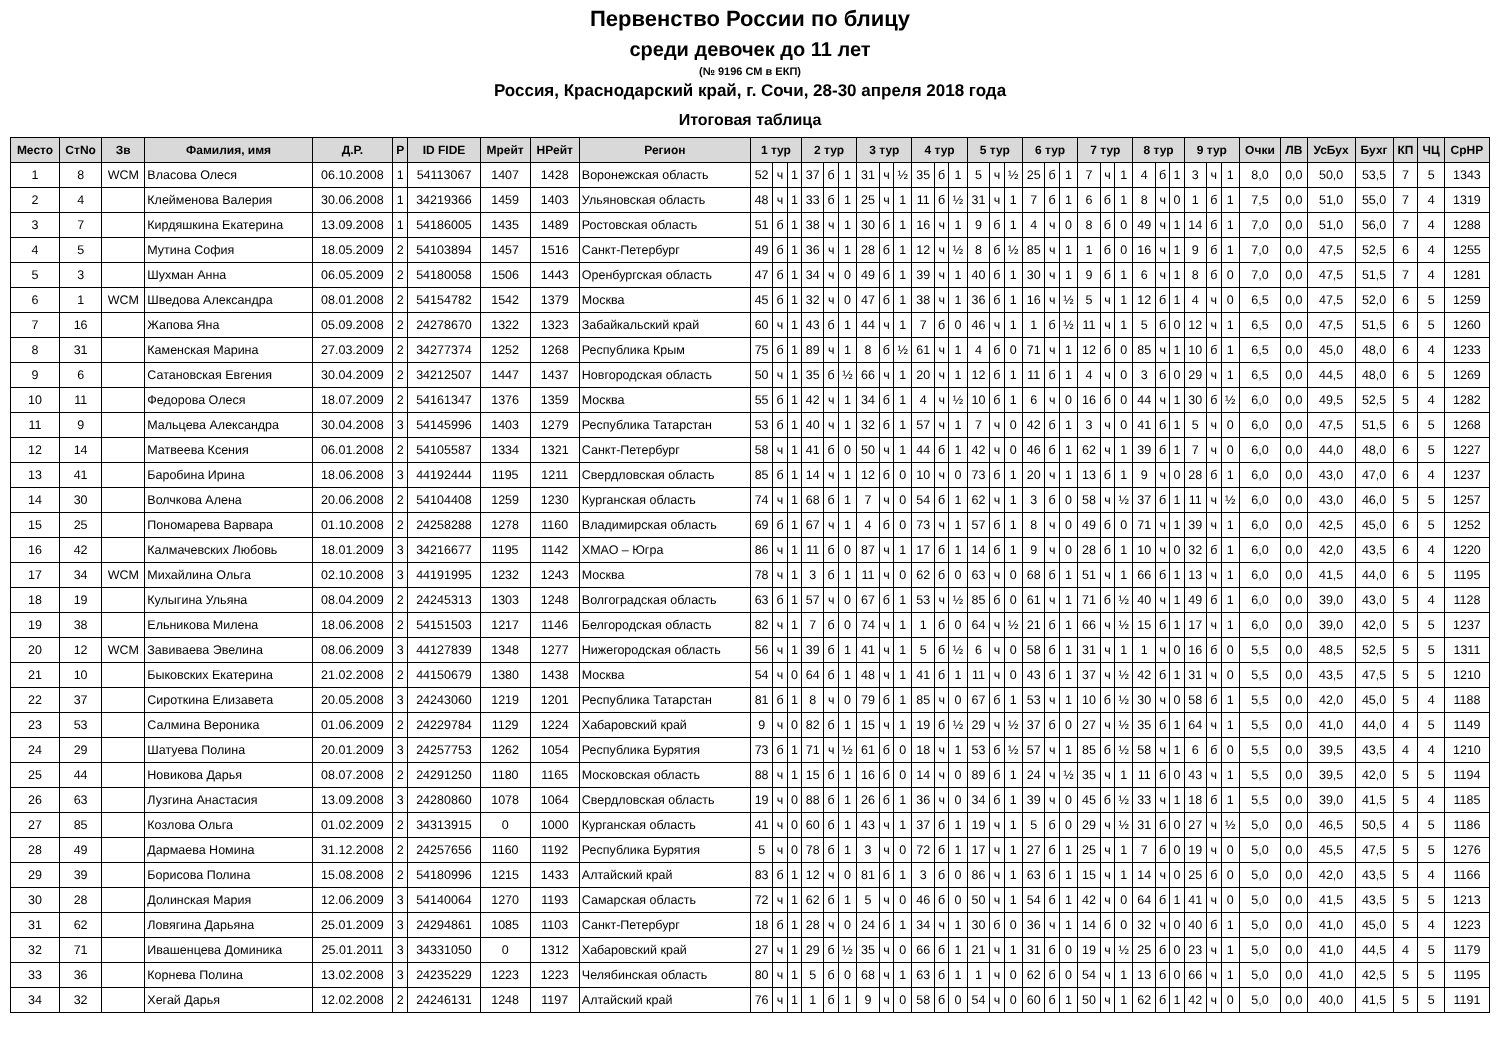Первенство России по блицу
среди девочек до 11 лет
(№ 9196 СМ в ЕКП)
Россия, Краснодарский край, г. Сочи, 28-30 апреля 2018 года
Итоговая таблица
| Место | СтNo | Зв | Фамилия, имя | Д.Р. | Р | ID FIDE | Мрейт | НРейт | Регион | 1 тур | | | 2 тур | | | 3 тур | | | 4 тур | | | 5 тур | | | 6 тур | | | 7 тур | | | 8 тур | | | 9 тур | | | Очки | ЛВ | УсБух | Бухг | КП | ЧЦ | СрНР |
| --- | --- | --- | --- | --- | --- | --- | --- | --- | --- | --- | --- | --- | --- | --- | --- | --- | --- | --- | --- | --- | --- | --- | --- | --- | --- | --- | --- | --- | --- | --- | --- | --- | --- | --- | --- | --- | --- | --- | --- | --- | --- | --- | --- |
| 1 | 8 | WCM | Власова Олеся | 06.10.2008 | 1 | 54113067 | 1407 | 1428 | Воронежская область | 52 | ч | 1 | 37 | б | 1 | 31 | ч | ½ | 35 | б | 1 | 5 | ч | ½ | 25 | б | 1 | 7 | ч | 1 | 4 | б | 1 | 3 | ч | 1 | 8,0 | 0,0 | 50,0 | 53,5 | 7 | 5 | 1343 |
| 2 | 4 | | Клейменова Валерия | 30.06.2008 | 1 | 34219366 | 1459 | 1403 | Ульяновская область | 48 | ч | 1 | 33 | б | 1 | 25 | ч | 1 | 11 | б | ½ | 31 | ч | 1 | 7 | б | 1 | 6 | б | 1 | 8 | ч | 0 | 1 | б | 1 | 7,5 | 0,0 | 51,0 | 55,0 | 7 | 4 | 1319 |
| 3 | 7 | | Кирдяшкина Екатерина | 13.09.2008 | 1 | 54186005 | 1435 | 1489 | Ростовская область | 51 | б | 1 | 38 | ч | 1 | 30 | б | 1 | 16 | ч | 1 | 9 | б | 1 | 4 | ч | 0 | 8 | б | 0 | 49 | ч | 1 | 14 | б | 1 | 7,0 | 0,0 | 51,0 | 56,0 | 7 | 4 | 1288 |
| 4 | 5 | | Мутина София | 18.05.2009 | 2 | 54103894 | 1457 | 1516 | Санкт-Петербург | 49 | б | 1 | 36 | ч | 1 | 28 | б | 1 | 12 | ч | ½ | 8 | б | ½ | 85 | ч | 1 | 1 | б | 0 | 16 | ч | 1 | 9 | б | 1 | 7,0 | 0,0 | 47,5 | 52,5 | 6 | 4 | 1255 |
| 5 | 3 | | Шухман Анна | 06.05.2009 | 2 | 54180058 | 1506 | 1443 | Оренбургская область | 47 | б | 1 | 34 | ч | 0 | 49 | б | 1 | 39 | ч | 1 | 40 | б | 1 | 30 | ч | 1 | 9 | б | 1 | 6 | ч | 1 | 8 | б | 0 | 7,0 | 0,0 | 47,5 | 51,5 | 7 | 4 | 1281 |
| 6 | 1 | WCM | Шведова Александра | 08.01.2008 | 2 | 54154782 | 1542 | 1379 | Москва | 45 | б | 1 | 32 | ч | 0 | 47 | б | 1 | 38 | ч | 1 | 36 | б | 1 | 16 | ч | ½ | 5 | ч | 1 | 12 | б | 1 | 4 | ч | 0 | 6,5 | 0,0 | 47,5 | 52,0 | 6 | 5 | 1259 |
| 7 | 16 | | Жапова Яна | 05.09.2008 | 2 | 24278670 | 1322 | 1323 | Забайкальский край | 60 | ч | 1 | 43 | б | 1 | 44 | ч | 1 | 7 | б | 0 | 46 | ч | 1 | 1 | б | ½ | 11 | ч | 1 | 5 | б | 0 | 12 | ч | 1 | 6,5 | 0,0 | 47,5 | 51,5 | 6 | 5 | 1260 |
| 8 | 31 | | Каменская Марина | 27.03.2009 | 2 | 34277374 | 1252 | 1268 | Республика Крым | 75 | б | 1 | 89 | ч | 1 | 8 | б | ½ | 61 | ч | 1 | 4 | б | 0 | 71 | ч | 1 | 12 | б | 0 | 85 | ч | 1 | 10 | б | 1 | 6,5 | 0,0 | 45,0 | 48,0 | 6 | 4 | 1233 |
| 9 | 6 | | Сатановская Евгения | 30.04.2009 | 2 | 34212507 | 1447 | 1437 | Новгородская область | 50 | ч | 1 | 35 | б | ½ | 66 | ч | 1 | 20 | ч | 1 | 12 | б | 1 | 11 | б | 1 | 4 | ч | 0 | 3 | б | 0 | 29 | ч | 1 | 6,5 | 0,0 | 44,5 | 48,0 | 6 | 5 | 1269 |
| 10 | 11 | | Федорова Олеся | 18.07.2009 | 2 | 54161347 | 1376 | 1359 | Москва | 55 | б | 1 | 42 | ч | 1 | 34 | б | 1 | 4 | ч | ½ | 10 | б | 1 | 6 | ч | 0 | 16 | б | 0 | 44 | ч | 1 | 30 | б | ½ | 6,0 | 0,0 | 49,5 | 52,5 | 5 | 4 | 1282 |
| 11 | 9 | | Мальцева Александра | 30.04.2008 | 3 | 54145996 | 1403 | 1279 | Республика Татарстан | 53 | б | 1 | 40 | ч | 1 | 32 | б | 1 | 57 | ч | 1 | 7 | ч | 0 | 42 | б | 1 | 3 | ч | 0 | 41 | б | 1 | 5 | ч | 0 | 6,0 | 0,0 | 47,5 | 51,5 | 6 | 5 | 1268 |
| 12 | 14 | | Матвеева Ксения | 06.01.2008 | 2 | 54105587 | 1334 | 1321 | Санкт-Петербург | 58 | ч | 1 | 41 | б | 0 | 50 | ч | 1 | 44 | б | 1 | 42 | ч | 0 | 46 | б | 1 | 62 | ч | 1 | 39 | б | 1 | 7 | ч | 0 | 6,0 | 0,0 | 44,0 | 48,0 | 6 | 5 | 1227 |
| 13 | 41 | | Баробина Ирина | 18.06.2008 | 3 | 44192444 | 1195 | 1211 | Свердловская область | 85 | б | 1 | 14 | ч | 1 | 12 | б | 0 | 10 | ч | 0 | 73 | б | 1 | 20 | ч | 1 | 13 | б | 1 | 9 | ч | 0 | 28 | б | 1 | 6,0 | 0,0 | 43,0 | 47,0 | 6 | 4 | 1237 |
| 14 | 30 | | Волчкова Алена | 20.06.2008 | 2 | 54104408 | 1259 | 1230 | Курганская область | 74 | ч | 1 | 68 | б | 1 | 7 | ч | 0 | 54 | б | 1 | 62 | ч | 1 | 3 | б | 0 | 58 | ч | ½ | 37 | б | 1 | 11 | ч | ½ | 6,0 | 0,0 | 43,0 | 46,0 | 5 | 5 | 1257 |
| 15 | 25 | | Пономарева Варвара | 01.10.2008 | 2 | 24258288 | 1278 | 1160 | Владимирская область | 69 | б | 1 | 67 | ч | 1 | 4 | б | 0 | 73 | ч | 1 | 57 | б | 1 | 8 | ч | 0 | 49 | б | 0 | 71 | ч | 1 | 39 | ч | 1 | 6,0 | 0,0 | 42,5 | 45,0 | 6 | 5 | 1252 |
| 16 | 42 | | Калмачевских Любовь | 18.01.2009 | 3 | 34216677 | 1195 | 1142 | ХМАО – Югра | 86 | ч | 1 | 11 | б | 0 | 87 | ч | 1 | 17 | б | 1 | 14 | б | 1 | 9 | ч | 0 | 28 | б | 1 | 10 | ч | 0 | 32 | б | 1 | 6,0 | 0,0 | 42,0 | 43,5 | 6 | 4 | 1220 |
| 17 | 34 | WCM | Михайлина Ольга | 02.10.2008 | 3 | 44191995 | 1232 | 1243 | Москва | 78 | ч | 1 | 3 | б | 1 | 11 | ч | 0 | 62 | б | 0 | 63 | ч | 0 | 68 | б | 1 | 51 | ч | 1 | 66 | б | 1 | 13 | ч | 1 | 6,0 | 0,0 | 41,5 | 44,0 | 6 | 5 | 1195 |
| 18 | 19 | | Кулыгина Ульяна | 08.04.2009 | 2 | 24245313 | 1303 | 1248 | Волгоградская область | 63 | б | 1 | 57 | ч | 0 | 67 | б | 1 | 53 | ч | ½ | 85 | б | 0 | 61 | ч | 1 | 71 | б | ½ | 40 | ч | 1 | 49 | б | 1 | 6,0 | 0,0 | 39,0 | 43,0 | 5 | 4 | 1128 |
| 19 | 38 | | Ельникова Милена | 18.06.2008 | 2 | 54151503 | 1217 | 1146 | Белгородская область | 82 | ч | 1 | 7 | б | 0 | 74 | ч | 1 | 1 | б | 0 | 64 | ч | ½ | 21 | б | 1 | 66 | ч | ½ | 15 | б | 1 | 17 | ч | 1 | 6,0 | 0,0 | 39,0 | 42,0 | 5 | 5 | 1237 |
| 20 | 12 | WCM | Завиваева Эвелина | 08.06.2009 | 3 | 44127839 | 1348 | 1277 | Нижегородская область | 56 | ч | 1 | 39 | б | 1 | 41 | ч | 1 | 5 | б | ½ | 6 | ч | 0 | 58 | б | 1 | 31 | ч | 1 | 1 | ч | 0 | 16 | б | 0 | 5,5 | 0,0 | 48,5 | 52,5 | 5 | 5 | 1311 |
| 21 | 10 | | Быковских Екатерина | 21.02.2008 | 2 | 44150679 | 1380 | 1438 | Москва | 54 | ч | 0 | 64 | б | 1 | 48 | ч | 1 | 41 | б | 1 | 11 | ч | 0 | 43 | б | 1 | 37 | ч | ½ | 42 | б | 1 | 31 | ч | 0 | 5,5 | 0,0 | 43,5 | 47,5 | 5 | 5 | 1210 |
| 22 | 37 | | Сироткина Елизавета | 20.05.2008 | 3 | 24243060 | 1219 | 1201 | Республика Татарстан | 81 | б | 1 | 8 | ч | 0 | 79 | б | 1 | 85 | ч | 0 | 67 | б | 1 | 53 | ч | 1 | 10 | б | ½ | 30 | ч | 0 | 58 | б | 1 | 5,5 | 0,0 | 42,0 | 45,0 | 5 | 4 | 1188 |
| 23 | 53 | | Салмина Вероника | 01.06.2009 | 2 | 24229784 | 1129 | 1224 | Хабаровский край | 9 | ч | 0 | 82 | б | 1 | 15 | ч | 1 | 19 | б | ½ | 29 | ч | ½ | 37 | б | 0 | 27 | ч | ½ | 35 | б | 1 | 64 | ч | 1 | 5,5 | 0,0 | 41,0 | 44,0 | 4 | 5 | 1149 |
| 24 | 29 | | Шатуева Полина | 20.01.2009 | 3 | 24257753 | 1262 | 1054 | Республика Бурятия | 73 | б | 1 | 71 | ч | ½ | 61 | б | 0 | 18 | ч | 1 | 53 | б | ½ | 57 | ч | 1 | 85 | б | ½ | 58 | ч | 1 | 6 | б | 0 | 5,5 | 0,0 | 39,5 | 43,5 | 4 | 4 | 1210 |
| 25 | 44 | | Новикова Дарья | 08.07.2008 | 2 | 24291250 | 1180 | 1165 | Московская область | 88 | ч | 1 | 15 | б | 1 | 16 | б | 0 | 14 | ч | 0 | 89 | б | 1 | 24 | ч | ½ | 35 | ч | 1 | 11 | б | 0 | 43 | ч | 1 | 5,5 | 0,0 | 39,5 | 42,0 | 5 | 5 | 1194 |
| 26 | 63 | | Лузгина Анастасия | 13.09.2008 | 3 | 24280860 | 1078 | 1064 | Свердловская область | 19 | ч | 0 | 88 | б | 1 | 26 | б | 1 | 36 | ч | 0 | 34 | б | 1 | 39 | ч | 0 | 45 | б | ½ | 33 | ч | 1 | 18 | б | 1 | 5,5 | 0,0 | 39,0 | 41,5 | 5 | 4 | 1185 |
| 27 | 85 | | Козлова Ольга | 01.02.2009 | 2 | 34313915 | 0 | 1000 | Курганская область | 41 | ч | 0 | 60 | б | 1 | 43 | ч | 1 | 37 | б | 1 | 19 | ч | 1 | 5 | б | 0 | 29 | ч | ½ | 31 | б | 0 | 27 | ч | ½ | 5,0 | 0,0 | 46,5 | 50,5 | 4 | 5 | 1186 |
| 28 | 49 | | Дармаева Номина | 31.12.2008 | 2 | 24257656 | 1160 | 1192 | Республика Бурятия | 5 | ч | 0 | 78 | б | 1 | 3 | ч | 0 | 72 | б | 1 | 17 | ч | 1 | 27 | б | 1 | 25 | ч | 1 | 7 | б | 0 | 19 | ч | 0 | 5,0 | 0,0 | 45,5 | 47,5 | 5 | 5 | 1276 |
| 29 | 39 | | Борисова Полина | 15.08.2008 | 2 | 54180996 | 1215 | 1433 | Алтайский край | 83 | б | 1 | 12 | ч | 0 | 81 | б | 1 | 3 | б | 0 | 86 | ч | 1 | 63 | б | 1 | 15 | ч | 1 | 14 | ч | 0 | 25 | б | 0 | 5,0 | 0,0 | 42,0 | 43,5 | 5 | 4 | 1166 |
| 30 | 28 | | Долинская Мария | 12.06.2009 | 3 | 54140064 | 1270 | 1193 | Самарская область | 72 | ч | 1 | 62 | б | 1 | 5 | ч | 0 | 46 | б | 0 | 50 | ч | 1 | 54 | б | 1 | 42 | ч | 0 | 64 | б | 1 | 41 | ч | 0 | 5,0 | 0,0 | 41,5 | 43,5 | 5 | 5 | 1213 |
| 31 | 62 | | Ловягина Дарьяна | 25.01.2009 | 3 | 24294861 | 1085 | 1103 | Санкт-Петербург | 18 | б | 1 | 28 | ч | 0 | 24 | б | 1 | 34 | ч | 1 | 30 | б | 0 | 36 | ч | 1 | 14 | б | 0 | 32 | ч | 0 | 40 | б | 1 | 5,0 | 0,0 | 41,0 | 45,0 | 5 | 4 | 1223 |
| 32 | 71 | | Ивашенцева Доминика | 25.01.2011 | 3 | 34331050 | 0 | 1312 | Хабаровский край | 27 | ч | 1 | 29 | б | ½ | 35 | ч | 0 | 66 | б | 1 | 21 | ч | 1 | 31 | б | 0 | 19 | ч | ½ | 25 | б | 0 | 23 | ч | 1 | 5,0 | 0,0 | 41,0 | 44,5 | 4 | 5 | 1179 |
| 33 | 36 | | Корнева Полина | 13.02.2008 | 3 | 24235229 | 1223 | 1223 | Челябинская область | 80 | ч | 1 | 5 | б | 0 | 68 | ч | 1 | 63 | б | 1 | 1 | ч | 0 | 62 | б | 0 | 54 | ч | 1 | 13 | б | 0 | 66 | ч | 1 | 5,0 | 0,0 | 41,0 | 42,5 | 5 | 5 | 1195 |
| 34 | 32 | | Хегай Дарья | 12.02.2008 | 2 | 24246131 | 1248 | 1197 | Алтайский край | 76 | ч | 1 | 1 | б | 1 | 9 | ч | 0 | 58 | б | 0 | 54 | ч | 0 | 60 | б | 1 | 50 | ч | 1 | 62 | б | 1 | 42 | ч | 0 | 5,0 | 0,0 | 40,0 | 41,5 | 5 | 5 | 1191 |